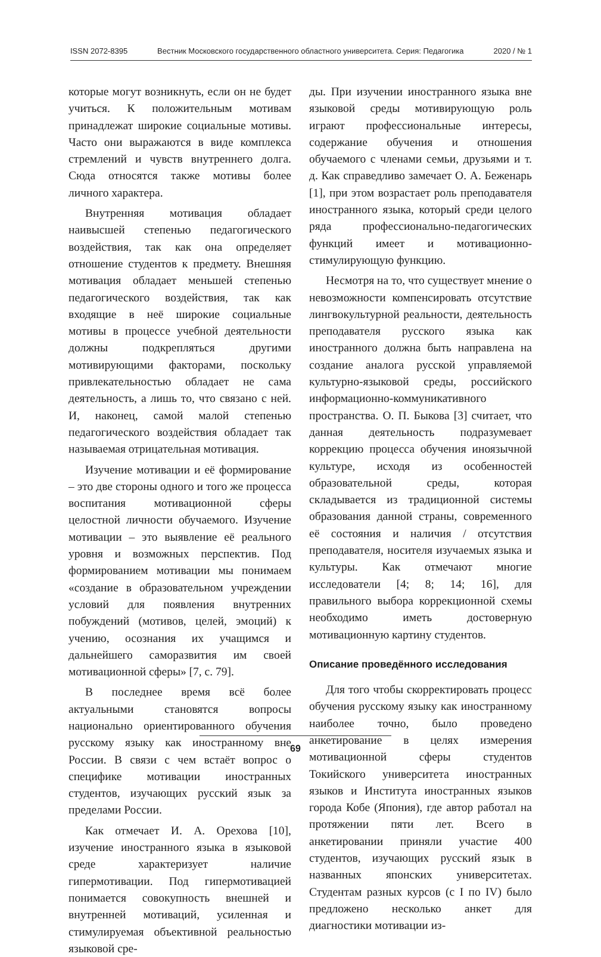ISSN 2072-8395 Вестник Московского государственного областного университета. Серия: Педагогика 2020 / № 1
которые могут возникнуть, если он не будет учиться. К положительным мотивам принадлежат широкие социальные мотивы. Часто они выражаются в виде комплекса стремлений и чувств внутреннего долга. Сюда относятся также мотивы более личного характера.
Внутренняя мотивация обладает наивысшей степенью педагогического воздействия, так как она определяет отношение студентов к предмету. Внешняя мотивация обладает меньшей степенью педагогического воздействия, так как входящие в неё широкие социальные мотивы в процессе учебной деятельности должны подкрепляться другими мотивирующими факторами, поскольку привлекательностью обладает не сама деятельность, а лишь то, что связано с ней. И, наконец, самой малой степенью педагогического воздействия обладает так называемая отрицательная мотивация.
Изучение мотивации и её формирование – это две стороны одного и того же процесса воспитания мотивационной сферы целостной личности обучаемого. Изучение мотивации – это выявление её реального уровня и возможных перспектив. Под формированием мотивации мы понимаем «создание в образовательном учреждении условий для появления внутренних побуждений (мотивов, целей, эмоций) к учению, осознания их учащимся и дальнейшего саморазвития им своей мотивационной сферы» [7, с. 79].
В последнее время всё более актуальными становятся вопросы национально ориентированного обучения русскому языку как иностранному вне России. В связи с чем встаёт вопрос о специфике мотивации иностранных студентов, изучающих русский язык за пределами России.
Как отмечает И. А. Орехова [10], изучение иностранного языка в языковой среде характеризует наличие гипермотивации. Под гипермотивацией понимается совокупность внешней и внутренней мотиваций, усиленная и стимулируемая объективной реальностью языковой сре-
ды. При изучении иностранного языка вне языковой среды мотивирующую роль играют профессиональные интересы, содержание обучения и отношения обучаемого с членами семьи, друзьями и т. д. Как справедливо замечает О. А. Беженарь [1], при этом возрастает роль преподавателя иностранного языка, который среди целого ряда профессионально-педагогических функций имеет и мотивационно-стимулирующую функцию.
Несмотря на то, что существует мнение о невозможности компенсировать отсутствие лингвокультурной реальности, деятельность преподавателя русского языка как иностранного должна быть направлена на создание аналога русской управляемой культурно-языковой среды, российского информационно-коммуникативного пространства. О. П. Быкова [3] считает, что данная деятельность подразумевает коррекцию процесса обучения иноязычной культуре, исходя из особенностей образовательной среды, которая складывается из традиционной системы образования данной страны, современного её состояния и наличия / отсутствия преподавателя, носителя изучаемых языка и культуры. Как отмечают многие исследователи [4; 8; 14; 16], для правильного выбора коррекционной схемы необходимо иметь достоверную мотивационную картину студентов.
Описание проведённого исследования
Для того чтобы скорректировать процесс обучения русскому языку как иностранному наиболее точно, было проведено анкетирование в целях измерения мотивационной сферы студентов Токийского университета иностранных языков и Института иностранных языков города Кобе (Япония), где автор работал на протяжении пяти лет. Всего в анкетировании приняли участие 400 студентов, изучающих русский язык в названных японских университетах. Студентам разных курсов (с I по IV) было предложено несколько анкет для диагностики мотивации из-
69